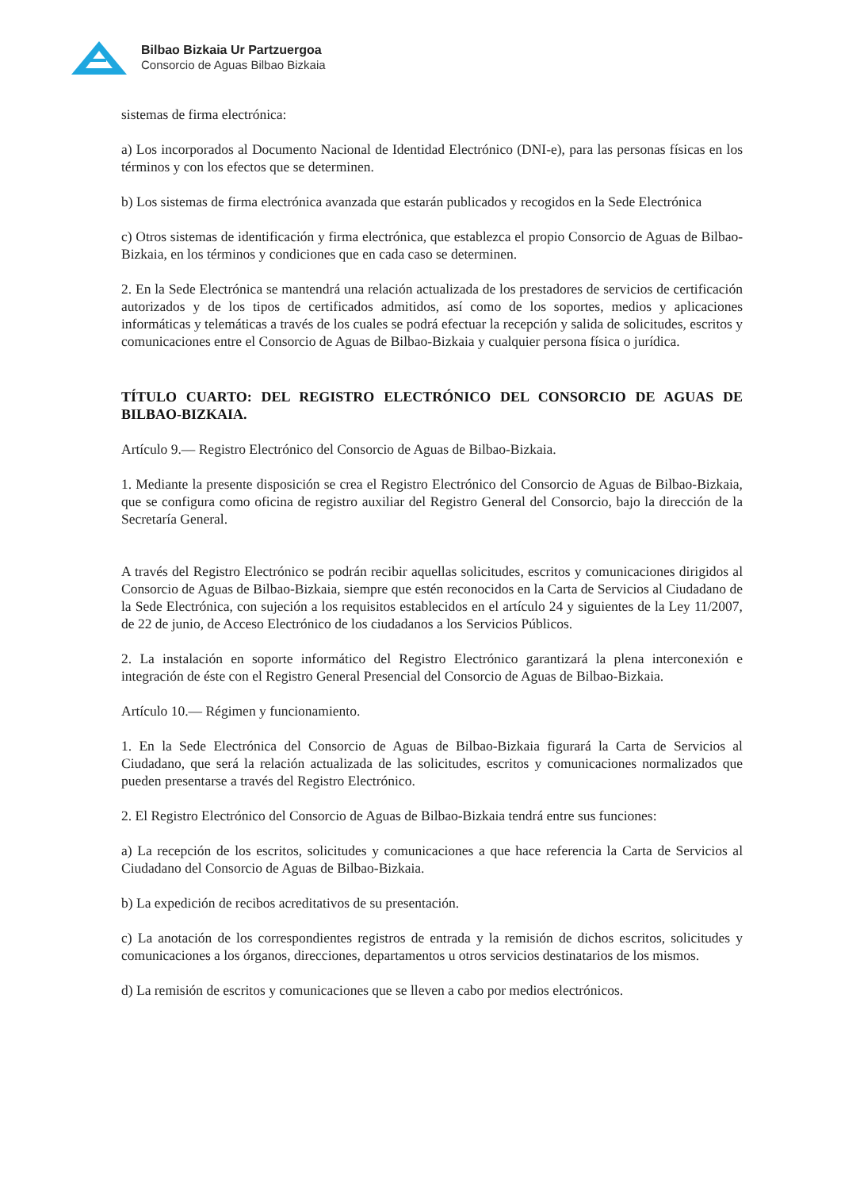Bilbao Bizkaia Ur Partzuergoa
Consorcio de Aguas Bilbao Bizkaia
sistemas de firma electrónica:
a) Los incorporados al Documento Nacional de Identidad Electrónico (DNI-e), para las personas físicas en los términos y con los efectos que se determinen.
b) Los sistemas de firma electrónica avanzada que estarán publicados y recogidos en la Sede Electrónica
c) Otros sistemas de identificación y firma electrónica, que establezca el propio Consorcio de Aguas de Bilbao-Bizkaia, en los términos y condiciones que en cada caso se determinen.
2. En la Sede Electrónica se mantendrá una relación actualizada de los prestadores de servicios de certificación autorizados y de los tipos de certificados admitidos, así como de los soportes, medios y aplicaciones informáticas y telemáticas a través de los cuales se podrá efectuar la recepción y salida de solicitudes, escritos y comunicaciones entre el Consorcio de Aguas de Bilbao-Bizkaia y cualquier persona física o jurídica.
TÍTULO CUARTO: DEL REGISTRO ELECTRÓNICO DEL CONSORCIO DE AGUAS DE BILBAO-BIZKAIA.
Artículo 9.— Registro Electrónico del Consorcio de Aguas de Bilbao-Bizkaia.
1. Mediante la presente disposición se crea el Registro Electrónico del Consorcio de Aguas de Bilbao-Bizkaia, que se configura como oficina de registro auxiliar del Registro General del Consorcio, bajo la dirección de la Secretaría General.
A través del Registro Electrónico se podrán recibir aquellas solicitudes, escritos y comunicaciones dirigidos al Consorcio de Aguas de Bilbao-Bizkaia, siempre que estén reconocidos en la Carta de Servicios al Ciudadano de la Sede Electrónica, con sujeción a los requisitos establecidos en el artículo 24 y siguientes de la Ley 11/2007, de 22 de junio, de Acceso Electrónico de los ciudadanos a los Servicios Públicos.
2. La instalación en soporte informático del Registro Electrónico garantizará la plena interconexión e integración de éste con el Registro General Presencial del Consorcio de Aguas de Bilbao-Bizkaia.
Artículo 10.— Régimen y funcionamiento.
1. En la Sede Electrónica del Consorcio de Aguas de Bilbao-Bizkaia figurará la Carta de Servicios al Ciudadano, que será la relación actualizada de las solicitudes, escritos y comunicaciones normalizados que pueden presentarse a través del Registro Electrónico.
2. El Registro Electrónico del Consorcio de Aguas de Bilbao-Bizkaia tendrá entre sus funciones:
a) La recepción de los escritos, solicitudes y comunicaciones a que hace referencia la Carta de Servicios al Ciudadano del Consorcio de Aguas de Bilbao-Bizkaia.
b) La expedición de recibos acreditativos de su presentación.
c) La anotación de los correspondientes registros de entrada y la remisión de dichos escritos, solicitudes y comunicaciones a los órganos, direcciones, departamentos u otros servicios destinatarios de los mismos.
d) La remisión de escritos y comunicaciones que se lleven a cabo por medios electrónicos.